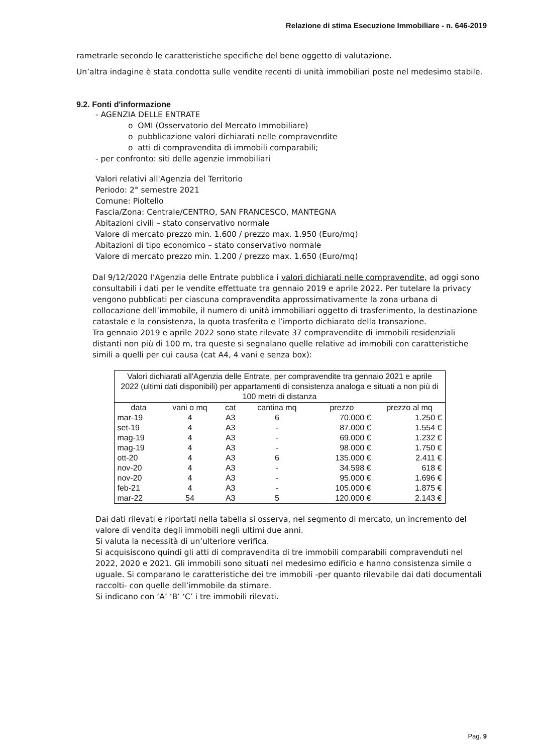Relazione di stima Esecuzione Immobiliare - n. 646-2019
rametrarle secondo le caratteristiche specifiche del bene oggetto di valutazione.
Un’altra indagine è stata condotta sulle vendite recenti di unità immobiliari poste nel medesimo stabile.
9.2. Fonti d'informazione
- AGENZIA DELLE ENTRATE
o OMI (Osservatorio del Mercato Immobiliare)
o pubblicazione valori dichiarati nelle compravendite
o atti di compravendita di immobili comparabili;
- per confronto: siti delle agenzie immobiliari
Valori relativi all'Agenzia del Territorio
Periodo: 2° semestre 2021
Comune: Pioltello
Fascia/Zona: Centrale/CENTRO, SAN FRANCESCO, MANTEGNA
Abitazioni civili – stato conservativo normale
Valore di mercato prezzo min. 1.600 / prezzo max. 1.950 (Euro/mq)
Abitazioni di tipo economico – stato conservativo normale
Valore di mercato prezzo min. 1.200 / prezzo max. 1.650 (Euro/mq)
Dal 9/12/2020 l’Agenzia delle Entrate pubblica i valori dichiarati nelle compravendite, ad oggi sono consultabili i dati per le vendite effettuate tra gennaio 2019 e aprile 2022. Per tutelare la privacy vengono pubblicati per ciascuna compravendita approssimativamente la zona urbana di collocazione dell’immobile, il numero di unità immobiliari oggetto di trasferimento, la destinazione catastale e la consistenza, la quota trasferita e l’importo dichiarato della transazione.
Tra gennaio 2019 e aprile 2022 sono state rilevate 37 compravendite di immobili residenziali distanti non più di 100 m, tra queste si segnalano quelle relative ad immobili con caratteristiche simili a quelli per cui causa (cat A4, 4 vani e senza box):
| Valori dichiarati all'Agenzia delle Entrate, per compravendite tra gennaio 2021 e aprile 2022 (ultimi dati disponibili) per appartamenti di consistenza analoga e situati a non più di 100 metri di distanza | | | | | |
| data | vani o mq | cat | cantina mq | prezzo | prezzo al mq |
| mar-19 | 4 | A3 | 6 | 70.000 € | 1.250 € |
| set-19 | 4 | A3 | - | 87.000 € | 1.554 € |
| mag-19 | 4 | A3 | - | 69.000 € | 1.232 € |
| mag-19 | 4 | A3 | - | 98.000 € | 1.750 € |
| ott-20 | 4 | A3 | 6 | 135.000 € | 2.411 € |
| nov-20 | 4 | A3 | - | 34.598 € | 618 € |
| nov-20 | 4 | A3 | - | 95.000 € | 1.696 € |
| feb-21 | 4 | A3 | - | 105.000 € | 1.875 € |
| mar-22 | 54 | A3 | 5 | 120.000 € | 2.143 € |
Dai dati rilevati e riportati nella tabella si osserva, nel segmento di mercato, un incremento del valore di vendita degli immobili negli ultimi due anni.
Si valuta la necessità di un’ulteriore verifica.
Si acquisiscono quindi gli atti di compravendita di tre immobili comparabili compravenduti nel 2022, 2020 e 2021. Gli immobili sono situati nel medesimo edificio e hanno consistenza simile o uguale. Si comparano le caratteristiche dei tre immobili -per quanto rilevabile dai dati documentali raccolti- con quelle dell’immobile da stimare.
Si indicano con ‘A’ ‘B’ ‘C’ i tre immobili rilevati.
Pag. 9